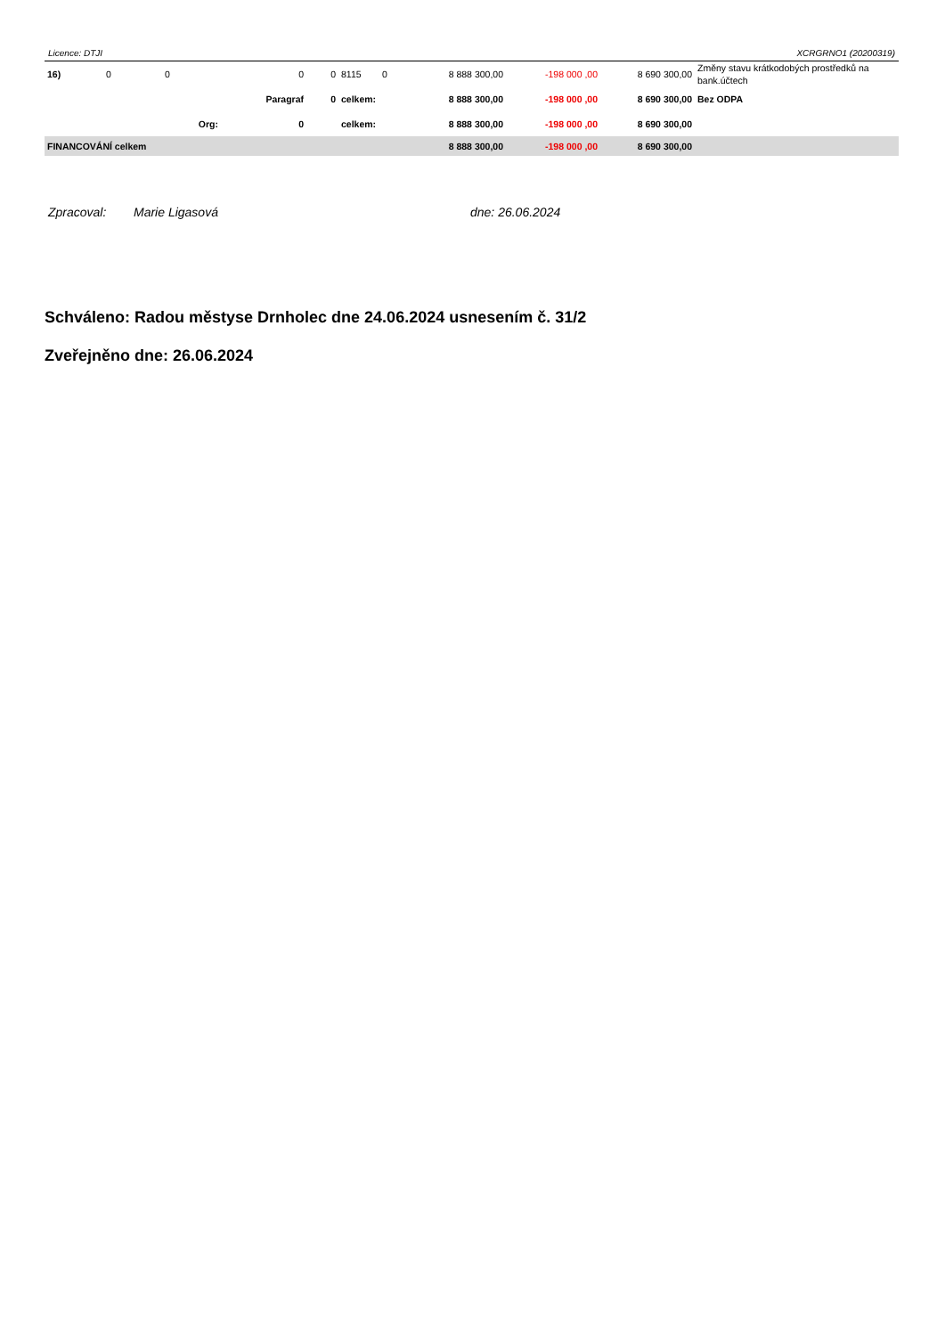Licence: DTJI XCRGRNO1 (20200319)
| 16) | 0 | 0 | 0 | 0 | 8115 | 0 | 8 888 300,00 | -198 000 ,00 | 8 690 300,00 | Změny stavu krátkodobých prostředků na bank.účtech |
| | | | Paragraf | 0 | celkem: | | 8 888 300,00 | -198 000 ,00 | 8 690 300,00 | Bez ODPA |
| | | Org: | 0 | | celkem: | | 8 888 300,00 | -198 000 ,00 | 8 690 300,00 | |
| FINANCOVÁNÍ celkem | | | | | | | 8 888 300,00 | -198 000 ,00 | 8 690 300,00 | |
Zpracoval: Marie Ligasová dne: 26.06.2024
Schváleno: Radou městyse Drnholec dne 24.06.2024 usnesením č. 31/2
Zveřejněno dne: 26.06.2024